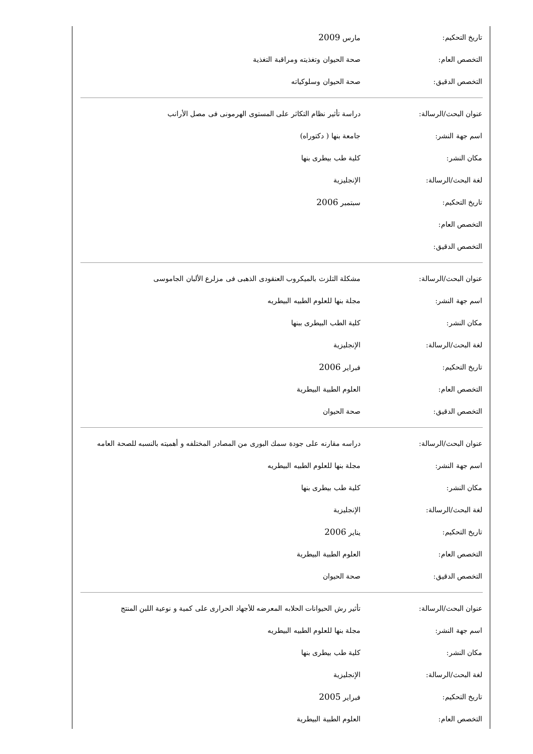| تاريخ التحكيم: | مارس 2009 |
| التخصص العام: | صحة الحيوان وتغذيته ومراقبة التغذية |
| التخصص الدقيق: | صحة الحيوان وسلوكياته |
| عنوان البحث/الرسالة: | دراسة تأثير نظام التكاثر على المستوى الهرمونى فى مصل الأرانب |
| اسم جهة النشر: | جامعة بنها ( دكتوراه) |
| مكان النشر: | كلية طب بيطرى بنها |
| لغة البحث/الرسالة: | الإنجليزية |
| تاريخ التحكيم: | سبتمبر 2006 |
| التخصص العام: | |
| التخصص الدقيق: | |
| عنوان البحث/الرسالة: | مشكلة التلزث بالميكروب العنقودى الذهبى فى مزلرع الألبان الجاموسى |
| اسم جهة النشر: | مجلة بنها للعلوم الطبيه البيطريه |
| مكان النشر: | كلية الطب البيطرى ببنها |
| لغة البحث/الرسالة: | الإنجليزية |
| تاريخ التحكيم: | فبراير 2006 |
| التخصص العام: | العلوم الطبية البيطرية |
| التخصص الدقيق: | صحة الحيوان |
| عنوان البحث/الرسالة: | دراسه مقارنه على جودة سمك البورى من المصادر المختلفه و أهميته بالنسبه للصحة العامه |
| اسم جهة النشر: | مجلة بنها للعلوم الطبيه البيطريه |
| مكان النشر: | كلية طب بيطرى بنها |
| لغة البحث/الرسالة: | الإنجليزية |
| تاريخ التحكيم: | يناير 2006 |
| التخصص العام: | العلوم الطبية البيطرية |
| التخصص الدقيق: | صحة الحيوان |
| عنوان البحث/الرسالة: | تأثير رش الحيوانات الحلابه المعرضه للأجهاد الحرارى على كمية و نوعية اللبن المنتج |
| اسم جهة النشر: | مجلة بنها للعلوم الطبيه البيطريه |
| مكان النشر: | كلية طب بيطرى بنها |
| لغة البحث/الرسالة: | الإنجليزية |
| تاريخ التحكيم: | فبراير 2005 |
| التخصص العام: | العلوم الطبية البيطرية |